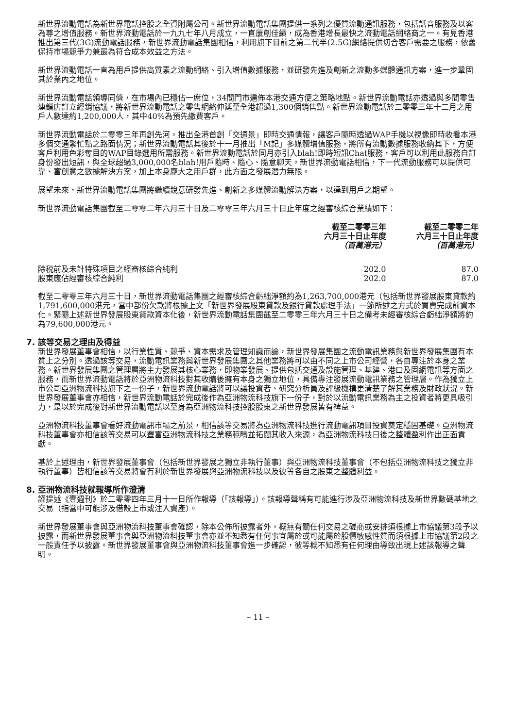新世界流動電話為新世界電話控股之全資附屬公司。新世界流動電話集團提供一系列之優質流動通訊服務，包括話音服務及以客為尊之增值服務。新世界流動電話於一九九七年八月成立，一直屢創佳績，成為香港增長最快之流動電話網絡商之一。有見香港推出第三代(3G)流動電話服務，新世界流動電話集團相信，利用旗下目前之第二代半(2.5G)網絡提供切合客戶需要之服務，依舊保持市場競爭力兼最為符合成本效益之方法。
新世界流動電話一直為用戶提供高質素之流動網絡、引入增值數據服務，並研發先進及創新之流動多媒體通訊方案，進一步鞏固其於業內之地位。
新世界流動電話領導同儕，在市場內已穩佔一席位，34間門市遍佈本港交通方便之策略地點。新世界流動電話亦透過與多間零售連鎖店訂立經銷協議，將新世界流動電話之零售網絡伸延至全港超過1,300個銷售點。新世界流動電話於二零零三年十二月之用戶人數達約1,200,000人，其中40%為預先繳費客戶。
新世界流動電話於二零零三年再創先河，推出全港首創「交通景」即時交通情報，讓客戶隨時透過WAP手機以視像即時收看本港多個交通繁忙點之路面情況；新世界流動電話其後於十一月推出「M記」多媒體增值服務，將所有流動數據服務收納其下，方便客戶利用色彩奪目的WAP目錄選用所需服務。新世界流動電話於同月亦引入blah!即時短訊Chat服務，客戶可以利用此服務自訂身份發出短訊，與全球超過3,000,000名blah!用戶隨時、隨心、隨意聊天。新世界流動電話相信，下一代流動服務可以提供可靠、富創意之數據解決方案，加上本身龐大之用戶群，此方面之發展潛力無限。
展望未來，新世界流動電話集團將繼續銳意研發先進、創新之多媒體流動解決方案，以達到用戶之期望。
新世界流動電話集團截至二零零二年六月三十日及二零零三年六月三十日止年度之經審核綜合業績如下：
| | 截至二零零三年 六月三十日止年度 （百萬港元） | 截至二零零二年 六月三十日止年度 （百萬港元） |
| --- | --- | --- |
| 除税前及未計特殊項目之經審核綜合純利 | 202.0 | 87.0 |
| 股東應佔經審核綜合純利 | 202.0 | 87.0 |
截至二零零三年六月三十日，新世界流動電話集團之經審核綜合虧絀淨額約為1,263,700,000港元（包括新世界發展股東貸款約1,791,600,000港元，當中部份欠款將根據上文「新世界發展股東貸款及銀行貸款處理手法」一節所述之方式於買賣完成前資本化。緊隨上述新世界發展股東貸款資本化後，新世界流動電話集團截至二零零三年六月三十日之備考未經審核綜合虧絀淨額將約為79,600,000港元。
7. 該等交易之理由及得益
新世界發展董事會相信，以行業性質、競爭、資本需求及管理知識而論，新世界發展集團之流動電訊業務與新世界發展集團有本質上之分別。透過該等交易，流動電訊業務與新世界發展集團之其他業務將可以由不同之上市公司經營，各自專注於本身之業務。新世界發展集團之管理層將主力發展其核心業務，即物業發展、提供包括交通及設施管理、基建、港口及固網電訊等方面之服務，而新世界流動電話將於亞洲物流科技對其收購後擁有本身之獨立地位，具備專注發展流動電訊業務之管理層。作為獨立上市公司亞洲物流科技旗下之一份子，新世界流動電話將可以讓投資者、研究分析員及評級機構更清楚了解其業務及財政狀況。新世界發展董事會亦相信，新世界流動電話於完成後作為亞洲物流科技旗下一份子，對於以流動電訊業務為主之投資者將更具吸引力，是以於完成後對新世界流動電話以至身為亞洲物流科技控股股東之新世界發展皆有裨益。
亞洲物流科技董事會看好流動電訊市場之前景，相信該等交易將為亞洲物流科技進行流動電訊項目投資奠定穩固基礎。亞洲物流科技董事會亦相信該等交易可以豐富亞洲物流科技之業務範疇並拓闊其收入來源，為亞洲物流科技日後之整體盈利作出正面貢獻。
基於上述理由，新世界發展董事會（包括新世界發展之獨立非執行董事）與亞洲物流科技董事會（不包括亞洲物流科技之獨立非執行董事）皆相信該等交易將會有利於新世界發展與亞洲物流科技以及彼等各自之股東之整體利益。
8. 亞洲物流科技就報導所作澄清
謹提述《壹週刊》於二零零四年三月十一日所作報導（「該報導」）。該報導聲稱有可能進行涉及亞洲物流科技及新世界數碼基地之交易（指當中可能涉及借殼上市或注入資產）。
新世界發展董事會與亞洲物流科技董事會確認，除本公佈所披露者外，概無有關任何交易之磋商或安排須根據上市協議第3段予以披露，而新世界發展董事會與亞洲物流科技董事會亦並不知悉有任何事宜屬於或可能屬於股價敏感性質而須根據上市協議第2段之一般責任予以披露。新世界發展董事會與亞洲物流科技董事會進一步確認，彼等概不知悉有任何理由導致出現上述該報導之聲明。
– 11 –